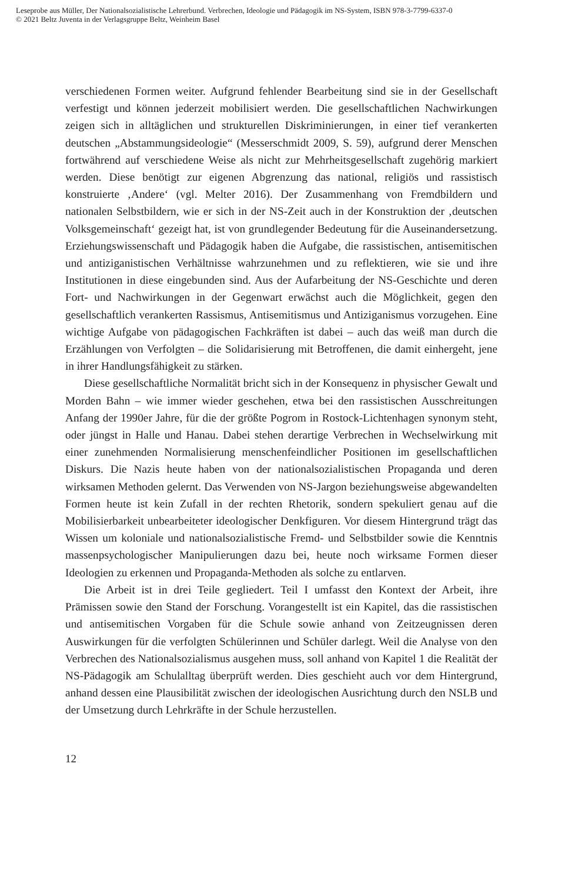Leseprobe aus Müller, Der Nationalsozialistische Lehrerbund. Verbrechen, Ideologie und Pädagogik im NS-System, ISBN 978-3-7799-6337-0
© 2021 Beltz Juventa in der Verlagsgruppe Beltz, Weinheim Basel
verschiedenen Formen weiter. Aufgrund fehlender Bearbeitung sind sie in der Gesellschaft verfestigt und können jederzeit mobilisiert werden. Die gesellschaftlichen Nachwirkungen zeigen sich in alltäglichen und strukturellen Diskriminierungen, in einer tief verankerten deutschen „Abstammungsideologie“ (Messerschmidt 2009, S. 59), aufgrund derer Menschen fortwährend auf verschiedene Weise als nicht zur Mehrheitsgesellschaft zugehörig markiert werden. Diese benötigt zur eigenen Abgrenzung das national, religiös und rassistisch konstruierte ‚Andere‘ (vgl. Melter 2016). Der Zusammenhang von Fremdbildern und nationalen Selbstbildern, wie er sich in der NS-Zeit auch in der Konstruktion der ‚deutschen Volksgemeinschaft‘ gezeigt hat, ist von grundlegender Bedeutung für die Auseinandersetzung. Erziehungswissenschaft und Pädagogik haben die Aufgabe, die rassistischen, antisemitischen und antiziganistischen Verhältnisse wahrzunehmen und zu reflektieren, wie sie und ihre Institutionen in diese eingebunden sind. Aus der Aufarbeitung der NS-Geschichte und deren Fort- und Nachwirkungen in der Gegenwart erwächst auch die Möglichkeit, gegen den gesellschaftlich verankerten Rassismus, Antisemitismus und Antiziganismus vorzugehen. Eine wichtige Aufgabe von pädagogischen Fachkräften ist dabei – auch das weiß man durch die Erzählungen von Verfolgten – die Solidarisierung mit Betroffenen, die damit einhergeht, jene in ihrer Handlungsfähigkeit zu stärken.
Diese gesellschaftliche Normalität bricht sich in der Konsequenz in physischer Gewalt und Morden Bahn – wie immer wieder geschehen, etwa bei den rassistischen Ausschreitungen Anfang der 1990er Jahre, für die der größte Pogrom in Rostock-Lichtenhagen synonym steht, oder jüngst in Halle und Hanau. Dabei stehen derartige Verbrechen in Wechselwirkung mit einer zunehmenden Normalisierung menschenfeindlicher Positionen im gesellschaftlichen Diskurs. Die Nazis heute haben von der nationalsozialistischen Propaganda und deren wirksamen Methoden gelernt. Das Verwenden von NS-Jargon beziehungsweise abgewandelten Formen heute ist kein Zufall in der rechten Rhetorik, sondern spekuliert genau auf die Mobilisierbarkeit unbearbeiteter ideologischer Denkfiguren. Vor diesem Hintergrund trägt das Wissen um koloniale und nationalsozialistische Fremd- und Selbstbilder sowie die Kenntnis massenpsychologischer Manipulierungen dazu bei, heute noch wirksame Formen dieser Ideologien zu erkennen und Propaganda-Methoden als solche zu entlarven.
Die Arbeit ist in drei Teile gegliedert. Teil I umfasst den Kontext der Arbeit, ihre Prämissen sowie den Stand der Forschung. Vorangestellt ist ein Kapitel, das die rassistischen und antisemitischen Vorgaben für die Schule sowie anhand von Zeitzeugnissen deren Auswirkungen für die verfolgten Schülerinnen und Schüler darlegt. Weil die Analyse von den Verbrechen des Nationalsozialismus ausgehen muss, soll anhand von Kapitel 1 die Realität der NS-Pädagogik am Schulalltag überprüft werden. Dies geschieht auch vor dem Hintergrund, anhand dessen eine Plausibilität zwischen der ideologischen Ausrichtung durch den NSLB und der Umsetzung durch Lehrkräfte in der Schule herzustellen.
12